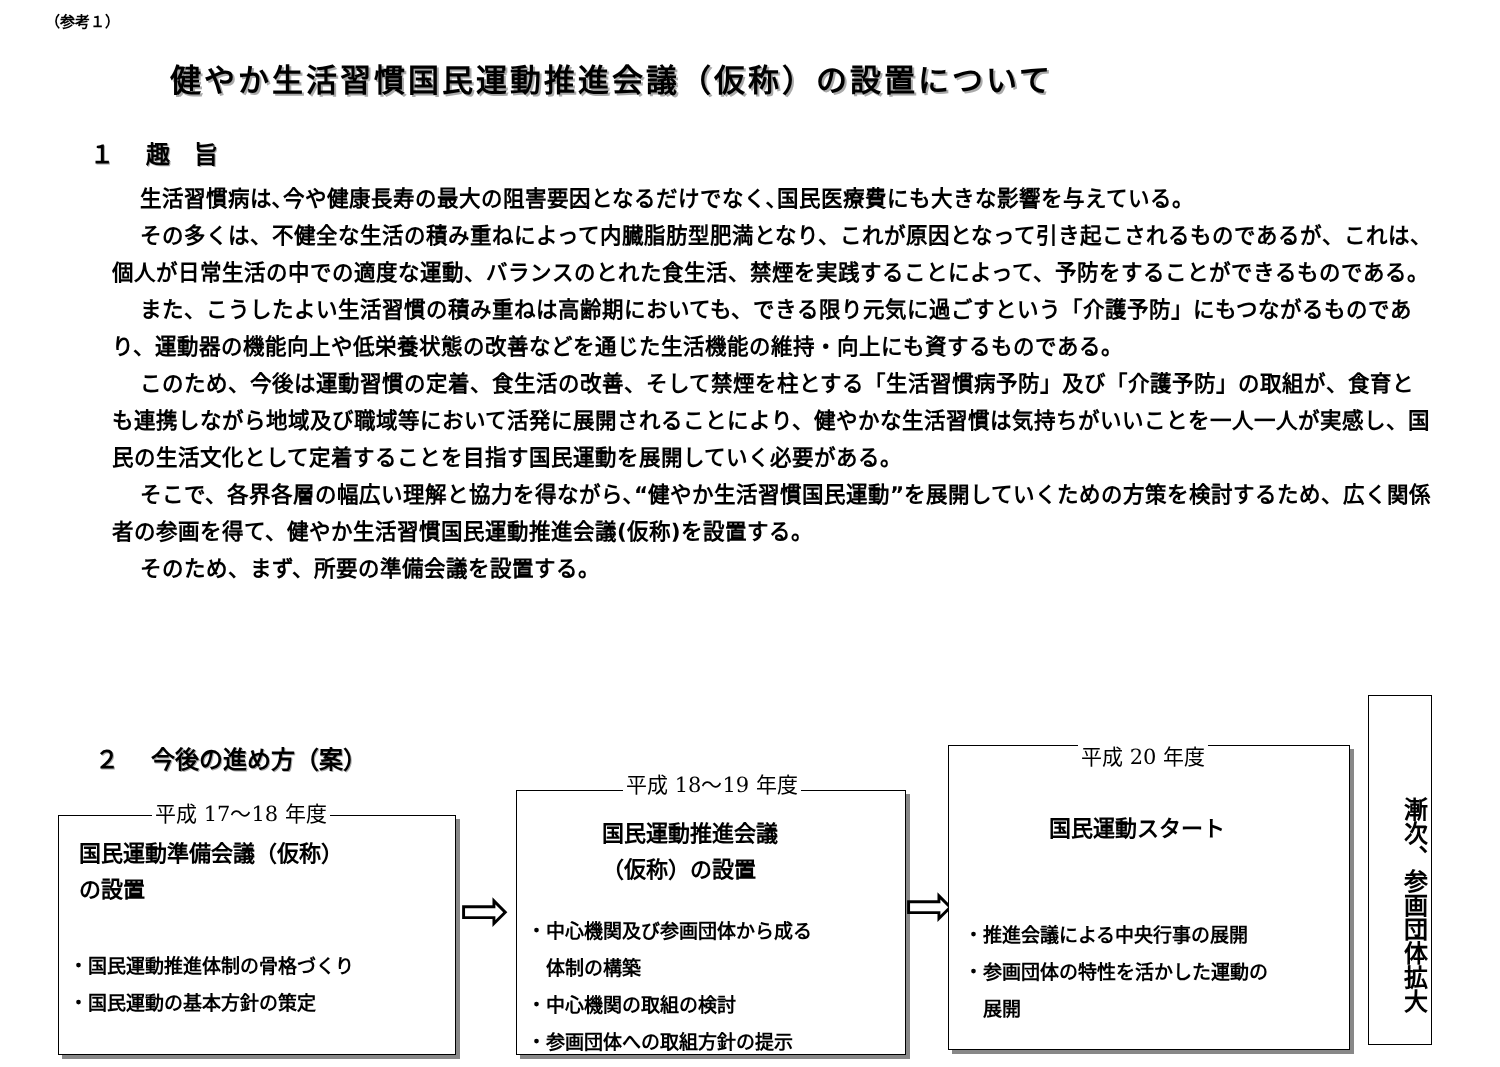（参考１）
健やか生活習慣国民運動推進会議（仮称）の設置について
１　 趣　旨
生活習慣病は､今や健康長寿の最大の阻害要因となるだけでなく､国民医療費にも大きな影響を与えている。
その多くは、不健全な生活の積み重ねによって内臓脂肪型肥満となり、これが原因となって引き起こされるものであるが、これは、個人が日常生活の中での適度な運動、バランスのとれた食生活、禁煙を実践することによって、予防をすることができるものである。
また、こうしたよい生活習慣の積み重ねは高齢期においても、できる限り元気に過ごすという「介護予防」にもつながるものであり、運動器の機能向上や低栄養状態の改善などを通じた生活機能の維持・向上にも資するものである。
このため、今後は運動習慣の定着、食生活の改善、そして禁煙を柱とする「生活習慣病予防」及び「介護予防」の取組が、食育とも連携しながら地域及び職域等において活発に展開されることにより、健やかな生活習慣は気持ちがいいことを一人一人が実感し、国民の生活文化として定着することを目指す国民運動を展開していく必要がある。
そこで、各界各層の幅広い理解と協力を得ながら､“健やか生活習慣国民運動”を展開していくための方策を検討するため、広く関係者の参画を得て、健やか生活習慣国民運動推進会議(仮称)を設置する。
そのため、まず、所要の準備会議を設置する。
２　 今後の進め方（案）
国民運動準備会議（仮称）
の設置
・国民運動推進体制の骨格づくり
・国民運動の基本方針の策定
平成 17〜18 年度
⇨
国民運動推進会議
（仮称）の設置
・中心機関及び参画団体から成る
　体制の構築
・中心機関の取組の検討
・参画団体への取組方針の提示
平成 18〜19 年度
⇨
国民運動スタート
・推進会議による中央行事の展開
・参画団体の特性を活かした運動の
　展開
平成 20 年度
漸次、参画団体拡大